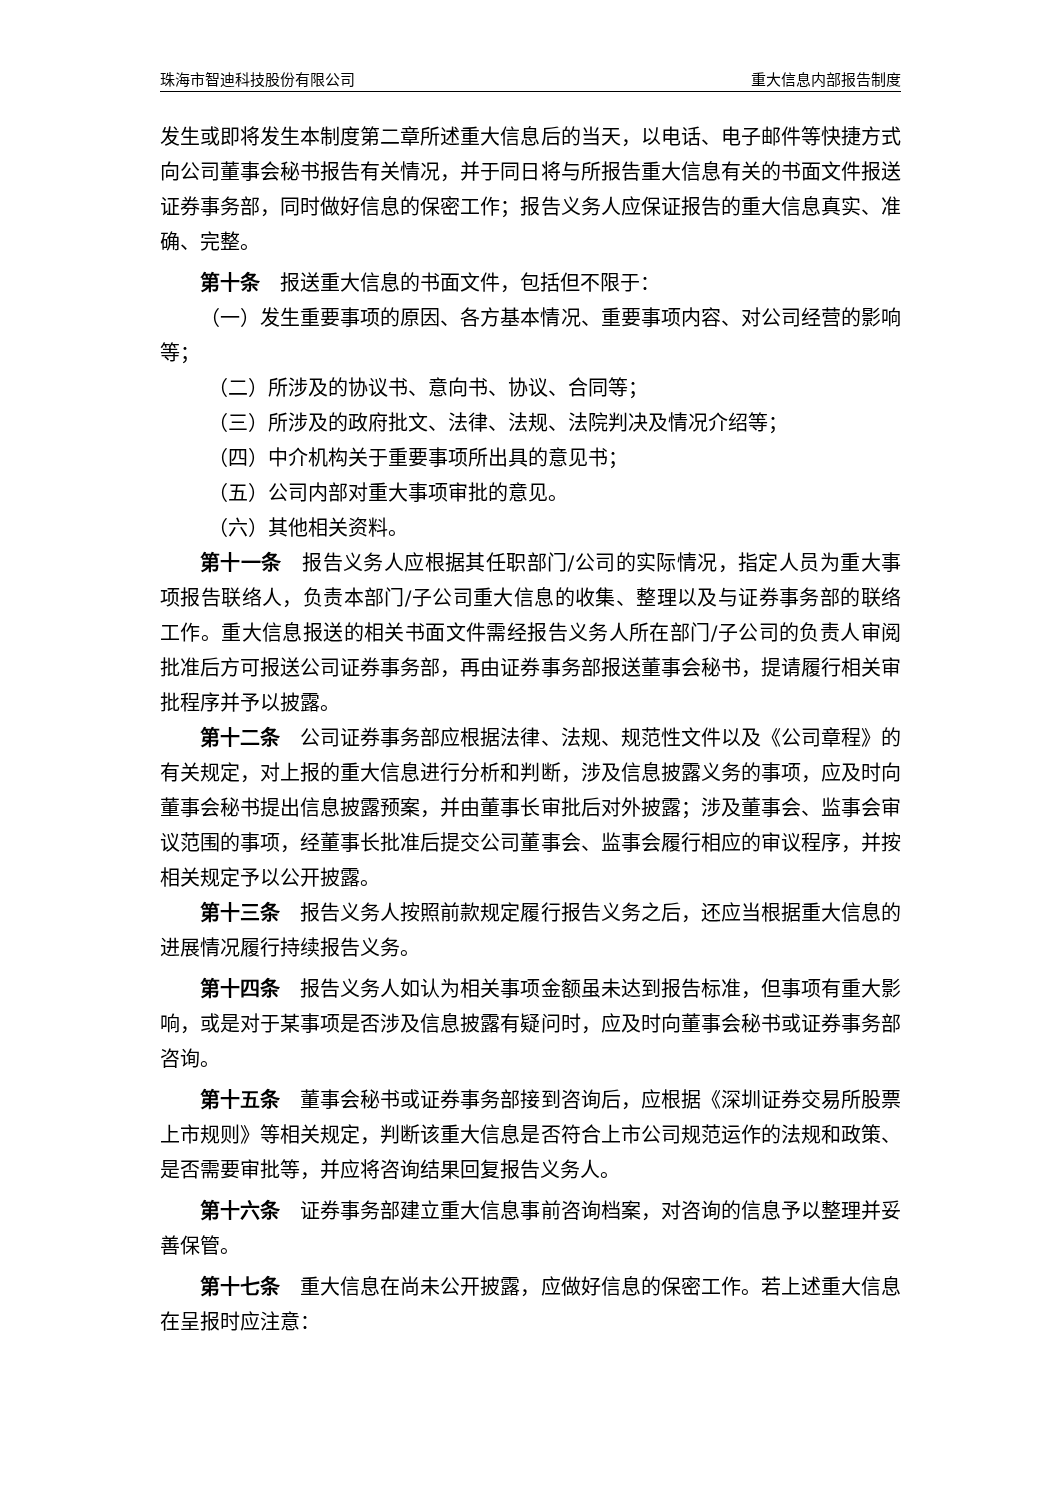珠海市智迪科技股份有限公司 重大信息内部报告制度
发生或即将发生本制度第二章所述重大信息后的当天，以电话、电子邮件等快捷方式向公司董事会秘书报告有关情况，并于同日将与所报告重大信息有关的书面文件报送证券事务部，同时做好信息的保密工作；报告义务人应保证报告的重大信息真实、准确、完整。
第十条　报送重大信息的书面文件，包括但不限于：
（一）发生重要事项的原因、各方基本情况、重要事项内容、对公司经营的影响等；
（二）所涉及的协议书、意向书、协议、合同等；
（三）所涉及的政府批文、法律、法规、法院判决及情况介绍等；
（四）中介机构关于重要事项所出具的意见书；
（五）公司内部对重大事项审批的意见。
（六）其他相关资料。
第十一条　报告义务人应根据其任职部门/公司的实际情况，指定人员为重大事项报告联络人，负责本部门/子公司重大信息的收集、整理以及与证券事务部的联络工作。重大信息报送的相关书面文件需经报告义务人所在部门/子公司的负责人审阅批准后方可报送公司证券事务部，再由证券事务部报送董事会秘书，提请履行相关审批程序并予以披露。
第十二条　公司证券事务部应根据法律、法规、规范性文件以及《公司章程》的有关规定，对上报的重大信息进行分析和判断，涉及信息披露义务的事项，应及时向董事会秘书提出信息披露预案，并由董事长审批后对外披露；涉及董事会、监事会审议范围的事项，经董事长批准后提交公司董事会、监事会履行相应的审议程序，并按相关规定予以公开披露。
第十三条　报告义务人按照前款规定履行报告义务之后，还应当根据重大信息的进展情况履行持续报告义务。
第十四条　报告义务人如认为相关事项金额虽未达到报告标准，但事项有重大影响，或是对于某事项是否涉及信息披露有疑问时，应及时向董事会秘书或证券事务部咨询。
第十五条　董事会秘书或证券事务部接到咨询后，应根据《深圳证券交易所股票上市规则》等相关规定，判断该重大信息是否符合上市公司规范运作的法规和政策、是否需要审批等，并应将咨询结果回复报告义务人。
第十六条　证券事务部建立重大信息事前咨询档案，对咨询的信息予以整理并妥善保管。
第十七条　重大信息在尚未公开披露，应做好信息的保密工作。若上述重大信息在呈报时应注意：